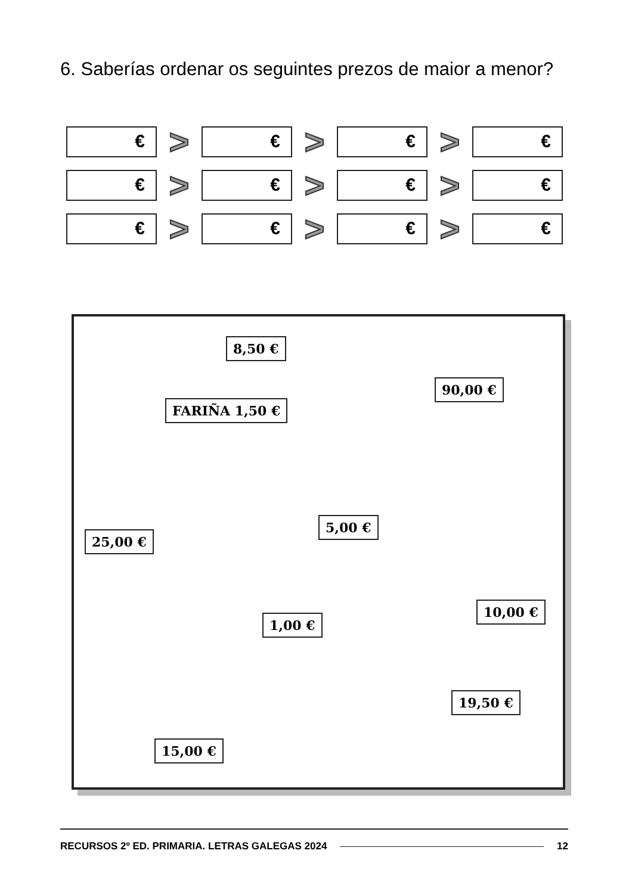6. Saberías ordenar os seguintes prezos de maior a menor?
€
>
€
>
€
>
€
€
>
€
>
€
>
€
€
>
€
>
€
>
€
8,50 €
90,00 €
FARIÑA 1,50 €
5,00 €
25,00 €
10,00 €
1,00 €
19,50 €
15,00 €
RECURSOS 2º ED. PRIMARIA. LETRAS GALEGAS 2024 12